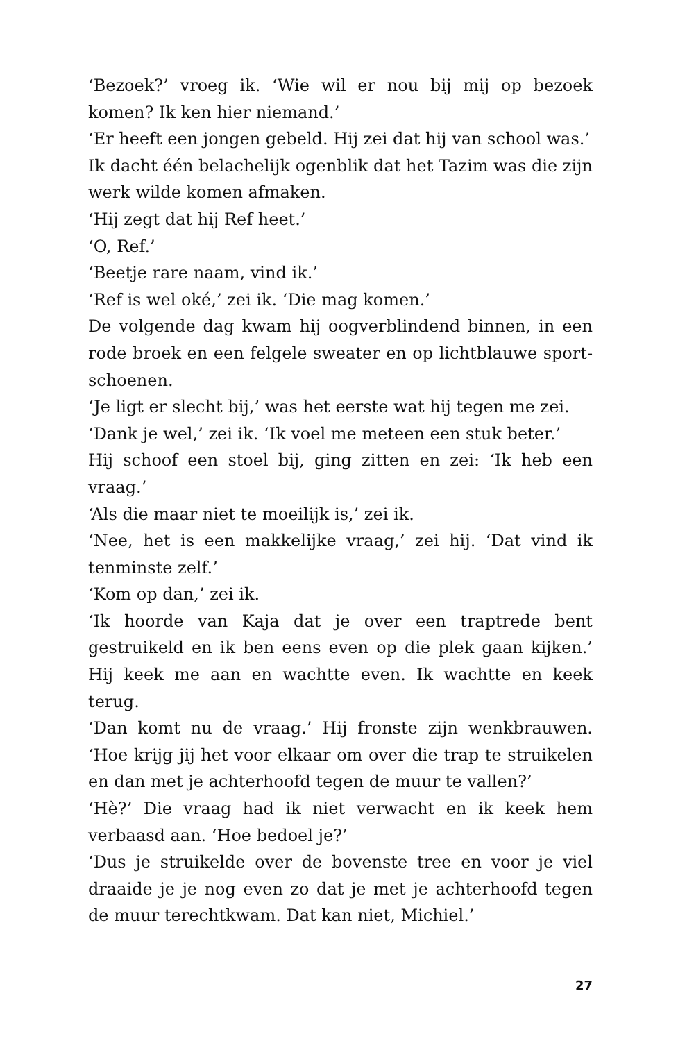‘Bezoek?’ vroeg ik. ‘Wie wil er nou bij mij op bezoek komen? Ik ken hier niemand.’
‘Er heeft een jongen gebeld. Hij zei dat hij van school was.’
Ik dacht één belachelijk ogenblik dat het Tazim was die zijn werk wilde komen afmaken.
‘Hij zegt dat hij Ref heet.’
‘O, Ref.’
‘Beetje rare naam, vind ik.’
‘Ref is wel oké,’ zei ik. ‘Die mag komen.’
De volgende dag kwam hij oogverblindend binnen, in een rode broek en een felgele sweater en op lichtblauwe sport­schoenen.
‘Je ligt er slecht bij,’ was het eerste wat hij tegen me zei.
‘Dank je wel,’ zei ik. ‘Ik voel me meteen een stuk beter.’
Hij schoof een stoel bij, ging zitten en zei: ‘Ik heb een vraag.’
‘Als die maar niet te moeilijk is,’ zei ik.
‘Nee, het is een makkelijke vraag,’ zei hij. ‘Dat vind ik tenmin­ste zelf.’
‘Kom op dan,’ zei ik.
‘Ik hoorde van Kaja dat je over een traptrede bent gestruikeld en ik ben eens even op die plek gaan kijken.’ Hij keek me aan en wachtte even. Ik wachtte en keek terug.
‘Dan komt nu de vraag.’ Hij fronste zijn wenkbrauwen. ‘Hoe krijg jij het voor elkaar om over die trap te struikelen en dan met je achterhoofd tegen de muur te vallen?’
‘Hè?’ Die vraag had ik niet verwacht en ik keek hem verbaasd aan. ‘Hoe bedoel je?’
‘Dus je struikelde over de bovenste tree en voor je viel draaide je je nog even zo dat je met je achterhoofd tegen de muur te­rechtkwam. Dat kan niet, Michiel.’
27